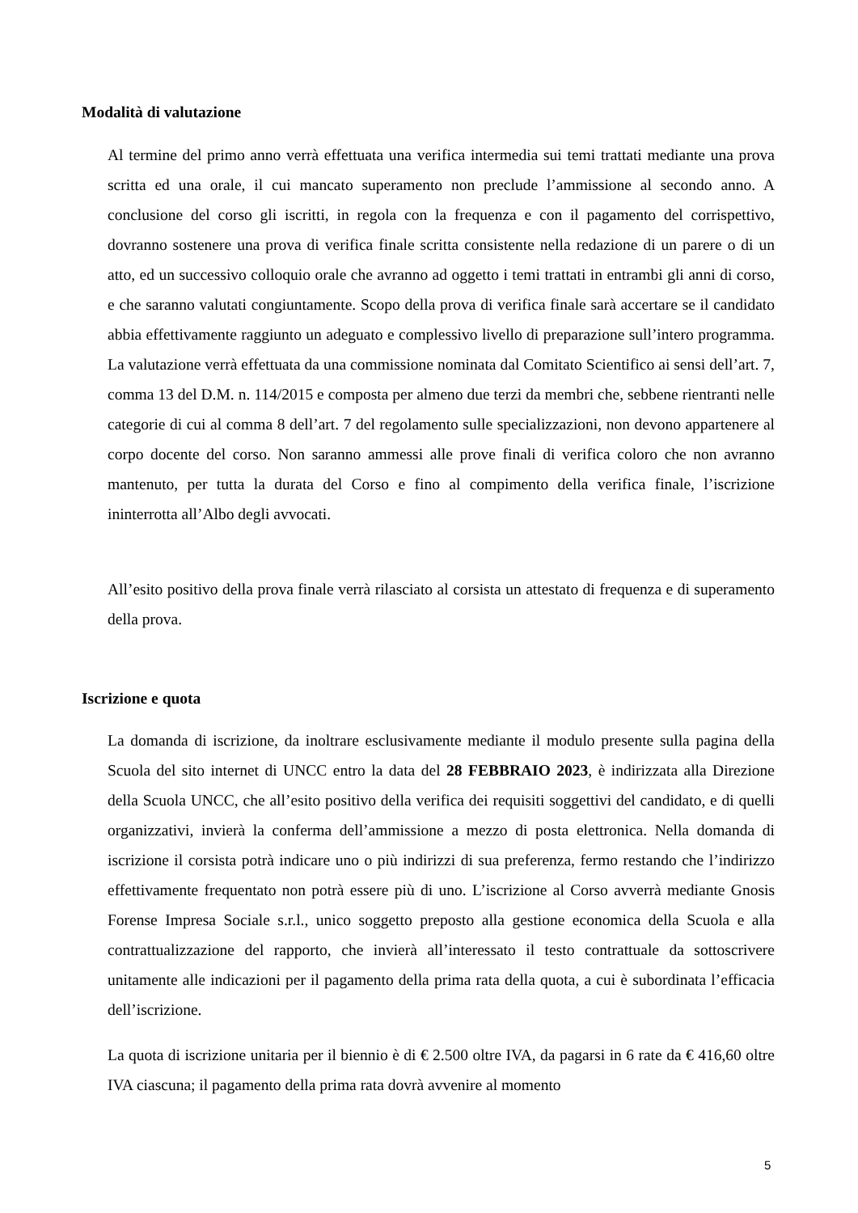Modalità di valutazione
Al termine del primo anno verrà effettuata una verifica intermedia sui temi trattati mediante una prova scritta ed una orale, il cui mancato superamento non preclude l’ammissione al secondo anno. A conclusione del corso gli iscritti, in regola con la frequenza e con il pagamento del corrispettivo, dovranno sostenere una prova di verifica finale scritta consistente nella redazione di un parere o di un atto, ed un successivo colloquio orale che avranno ad oggetto i temi trattati in entrambi gli anni di corso, e che saranno valutati congiuntamente. Scopo della prova di verifica finale sarà accertare se il candidato abbia effettivamente raggiunto un adeguato e complessivo livello di preparazione sull’intero programma. La valutazione verrà effettuata da una commissione nominata dal Comitato Scientifico ai sensi dell’art. 7, comma 13 del D.M. n. 114/2015 e composta per almeno due terzi da membri che, sebbene rientranti nelle categorie di cui al comma 8 dell’art. 7 del regolamento sulle specializzazioni, non devono appartenere al corpo docente del corso. Non saranno ammessi alle prove finali di verifica coloro che non avranno mantenuto, per tutta la durata del Corso e fino al compimento della verifica finale, l’iscrizione ininterrotta all’Albo degli avvocati.
All’esito positivo della prova finale verrà rilasciato al corsista un attestato di frequenza e di superamento della prova.
Iscrizione e quota
La domanda di iscrizione, da inoltrare esclusivamente mediante il modulo presente sulla pagina della Scuola del sito internet di UNCC entro la data del 28 FEBBRAIO 2023, è indirizzata alla Direzione della Scuola UNCC, che all’esito positivo della verifica dei requisiti soggettivi del candidato, e di quelli organizzativi, invierà la conferma dell’ammissione a mezzo di posta elettronica. Nella domanda di iscrizione il corsista potrà indicare uno o più indirizzi di sua preferenza, fermo restando che l’indirizzo effettivamente frequentato non potrà essere più di uno. L’iscrizione al Corso avverrà mediante Gnosis Forense Impresa Sociale s.r.l., unico soggetto preposto alla gestione economica della Scuola e alla contrattualizzazione del rapporto, che invierà all’interessato il testo contrattuale da sottoscrivere unitamente alle indicazioni per il pagamento della prima rata della quota, a cui è subordinata l’efficacia dell’iscrizione.
La quota di iscrizione unitaria per il biennio è di € 2.500 oltre IVA, da pagarsi in 6 rate da € 416,60 oltre IVA ciascuna; il pagamento della prima rata dovrà avvenire al momento
5